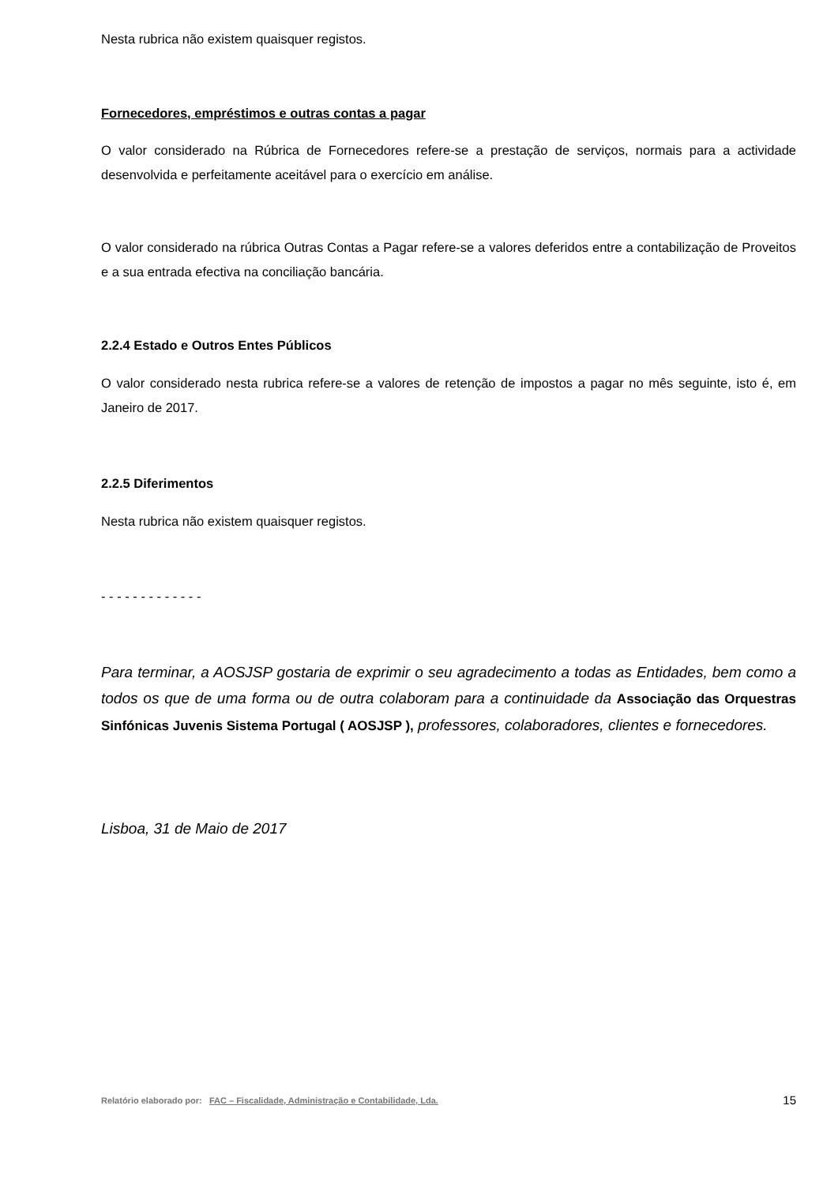Nesta rubrica não existem quaisquer registos.
Fornecedores, empréstimos e outras contas a pagar
O valor considerado na Rúbrica de Fornecedores refere-se a prestação de serviços, normais para a actividade desenvolvida e perfeitamente aceitável para o exercício em análise.
O valor considerado na rúbrica Outras Contas a Pagar refere-se a valores deferidos entre a contabilização de Proveitos e a sua entrada efectiva na conciliação bancária.
2.2.4 Estado e Outros Entes Públicos
O valor considerado nesta rubrica refere-se a valores de retenção de impostos a pagar no mês seguinte, isto é, em Janeiro de 2017.
2.2.5 Diferimentos
Nesta rubrica não existem quaisquer registos.
- - - - - - - - - - - - -
Para terminar, a AOSJSP gostaria de exprimir o seu agradecimento a todas as Entidades, bem como a todos os que de uma forma ou de outra colaboram para a continuidade da Associação das Orquestras Sinfónicas Juvenis Sistema Portugal ( AOSJSP ), professores, colaboradores, clientes e fornecedores.
Lisboa, 31 de Maio de 2017
Relatório elaborado por: FAC – Fiscalidade, Administração e Contabilidade, Lda. 15